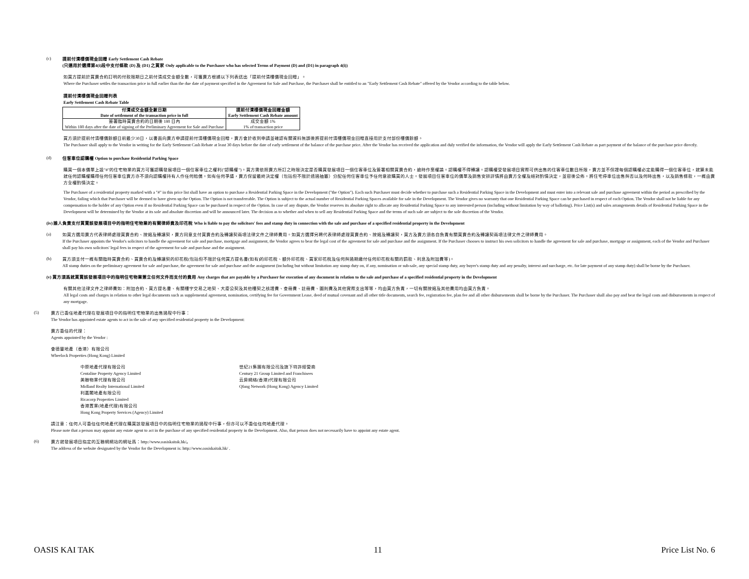(c)
提前付清樓價現金回贈 Early Settlement Cash Rebate
(只適用於選擇第4(i)段中支付條款 (D) 及 (D1) 之買家 Only applicable to the Purchaser who has selected Terms of Payment (D) and (D1) in paragraph 4(i))
如買方提前於買賣合約訂明的付款限期日之前付清成交金額全數，可獲賣方根據以下列表送出「提前付清樓價現金回贈」。
Where the Purchaser settles the transaction price in full earlier than the due date of payment specified in the Agreement for Sale and Purchase, the Purchaser shall be entitled to an "Early Settlement Cash Rebate" offered by the Vendor according to the table below.
提前付清樓價現金回贈列表
Early Settlement Cash Rebate Table
| 付清成交金額全數日期 Date of settlement of the transaction price in full | 提前付清樓價現金回贈金額 Early Settlement Cash Rebate amount |
| --- | --- |
| 簽署臨時買賣合約的日期後 180 日內 Within 180 days after the date of signing of the Preliminary Agreement for Sale and Purchase | 成交金額 1% 1% of transaction price |
買方須於提前付清樓價餘額日前最少30日，以書面向賣方申請提前付清樓價現金回贈，賣方會於收到申請並確認有關資料無誤後將提前付清樓價現金回贈直接用於支付部份樓價餘額。
The Purchaser shall apply to the Vendor in writing for the Early Settlement Cash Rebate at least 30 days before the date of early settlement of the balance of the purchase price. After the Vendor has received the application and duly verified the information, the Vendor will apply the Early Settlement Cash Rebate as part payment of the balance of the purchase price directly.
(d)
住客車位認購權 Option to purchase Residential Parking Space
購買一個本價單上設"#"的住宅物業的買方可獲認購發展項目一個住客車位之權利("認購權")。買方需依照賣方所訂之時限決定是否購買發展項目一個住客車位及簽署相關買賣合約，逾時作棄權論。認購權不得轉讓。認購權受發展項目實際可供出售的住客車位數目所限，賣方並不保證每個認購權必定能購得一個住客車位，就算未能就任何認購權購得任何住客車位賣方亦不須向認購權持有人作任何賠償。如有任何爭議，賣方保留最終決定權（包括但不限於透過抽籤）分配任何住客車位予任何意欲購買的人士。發展項目住客車位的價單及銷售安排詳情將由賣方全權及絕對酌情決定，並容後公佈。將住宅停車位出售與否以及何時出售，以及銷售條款，一概由賣方全權酌情決定。
The Purchaser of a residential property marked with a "#" in this price list shall have an option to purchase a Residential Parking Space in the Development ("the Option"). Each such Purchaser must decide whether to purchase such a Residential Parking Space in the Development and must enter into a relevant sale and purchase agreement within the period as prescribed by the Vendor, failing which that Purchaser will be deemed to have given up the Option. The Option is not transferrable. The Option is subject to the actual number of Residential Parking Spaces available for sale in the Development. The Vendor gives no warranty that one Residential Parking Space can be purchased in respect of each Option. The Vendor shall not be liable for any compensation to the holder of any Option even if no Residential Parking Space can be purchased in respect of the Option. In case of any dispute, the Vendor reserves its absolute right to allocate any Residential Parking Space to any interested person (including without limitation by way of balloting). Price List(s) and sales arrangements details of Residential Parking Space in the Development will be determined by the Vendor at its sole and absolute discretion and will be announced later. The decision as to whether and when to sell any Residential Parking Space and the terms of such sale are subject to the sole discretion of the Vendor.
(iv) 誰人負責支付買賣該發展項目中的指明住宅物業的有關律師費及印花稅 Who is liable to pay the solicitors' fees and stamp duty in connection with the sale and purchase of a specified residential property in the Development
(a)
如買方選用賣方代表律師處理買賣合約、按揭及轉讓契，賣方同意支付買賣合約及轉讓契兩項法律文件之律師費用。如買方選擇另聘代表律師處理買賣合約、按揭及轉讓契，買方及賣方須各自負責有關買賣合約及轉讓契兩項法律文件之律師費用。
If the Purchaser appoints the Vendor's solicitors to handle the agreement for sale and purchase, mortgage and assignment, the Vendor agrees to bear the legal cost of the agreement for sale and purchase and the assignment. If the Purchaser chooses to instruct his own solicitors to handle the agreement for sale and purchase, mortgage or assignment, each of the Vendor and Purchaser shall pay his own solicitors' legal fees in respect of the agreement for sale and purchase and the assignment.
(b)
買方須支付一概有關臨時買賣合約、買賣合約及轉讓契的印花稅(包括但不限於任何買方提名書(如有)的印花稅、額外印花稅、買家印花稅及任何與過期繳付任何印花稅有關的罰款、利息及附加費等)。
All stamp duties on the preliminary agreement for sale and purchase, the agreement for sale and purchase and the assignment (including but without limitation any stamp duty on, if any, nomination or sub-sale, any special stamp duty, any buyer's stamp duty and any penalty, interest and surcharge, etc. for late payment of any stamp duty) shall be borne by the Purchaser.
(v) 買方須爲就買賣該發展項目中的指明住宅物業簽立任何文件而支付的費用 Any charges that are payable by a Purchaser for execution of any document in relation to the sale and purchase of a specified residential property in the Development
有關其他法律文件之律師費如：附加合約、買方提名書、有關樓宇交易之地契、大廈公契及其他樓契之核證費、查冊費、註冊費、圖則費及其他實際支出等等，均由買方負責，一切有關按揭及其他費用均由買方負責。
All legal costs and charges in relation to other legal documents such as supplemental agreement, nomination, certifying fee for Government Lease, deed of mutual covenant and all other title documents, search fee, registration fee, plan fee and all other disbursements shall be borne by the Purchaser. The Purchaser shall also pay and bear the legal costs and disbursements in respect of any mortgage.
(5)
賣方已委任地產代理在發展項目中的指明住宅物業的出售過程中行事：
The Vendor has appointed estate agents to act in the sale of any specified residential property in the Development:
賣方委任的代理：
Agents appointed by the Vendor :
會德豐地產（香港）有限公司
Wheelock Properties (Hong Kong) Limited
中原地產代理有限公司
Centaline Property Agency Limited
美聯物業代理有限公司
Midland Realty International Limited
利嘉閣地產有限公司
Ricacorp Properties Limited
香港置業(地產代理)有限公司
Hong Kong Property Services (Agency) Limited
世紀21集團有限公司及旗下特許經營商
Century 21 Group Limited and Franchisees
云房網絡(香港)代理有限公司
Qfang Network (Hong Kong) Agency Limited
請注意：任何人可委任任何地產代理在購買該發展項目中的指明住宅物業的過程中行事，但亦可以不委任任何地產代理。
Please note that a person may appoint any estate agent to act in the purchase of any specified residential property in the Development. Also, that person does not necessarily have to appoint any estate agent.
(6)
賣方就發展項目指定的互聯網網站的網址爲：http://www.oasiskaitak.hk/。
The address of the website designated by the Vendor for the Development is: http://www.oasiskaitak.hk/ .
OASIS KAI TAK 11 Price List No. 6